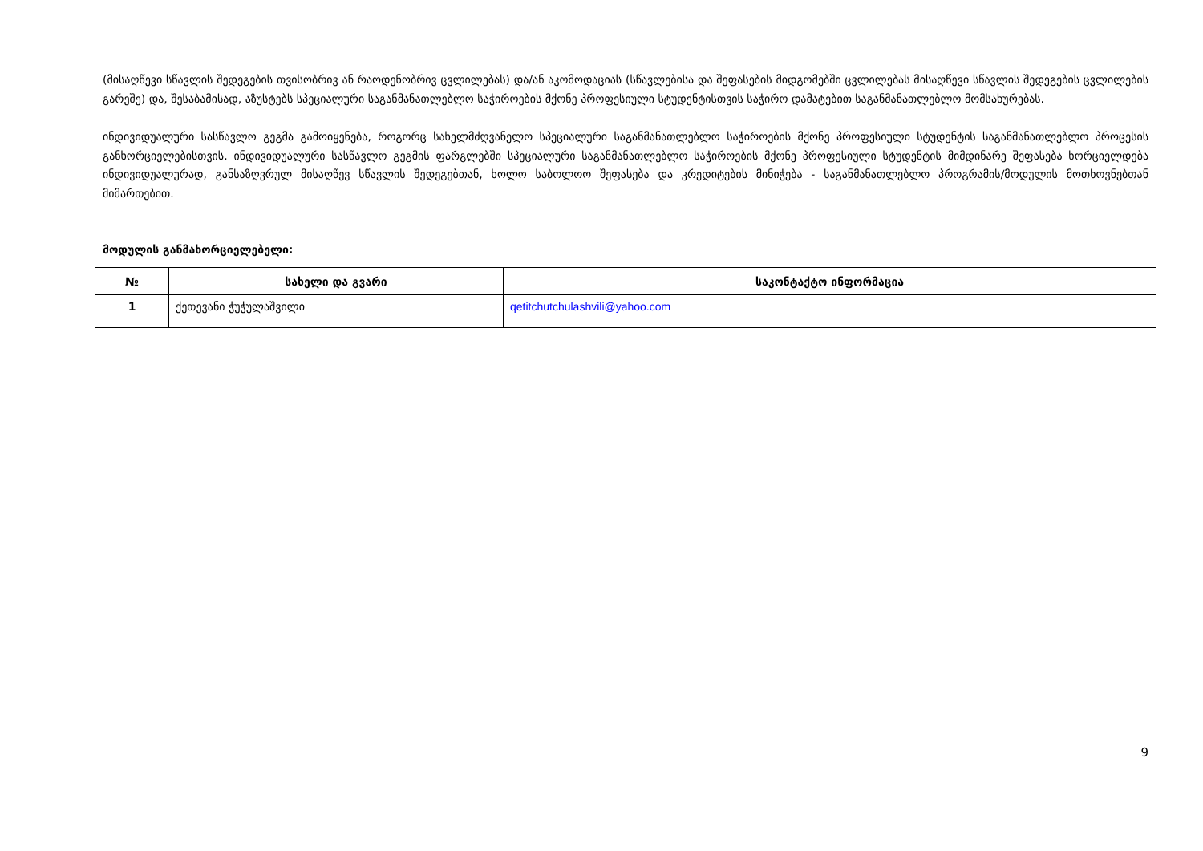(მისაღწევი სწავლის შედეგების თვისობრივ ან რაოდენობრივ ცვლილებას) და/ან აკომოდაციას (სწავლებისა და შეფასების მიდგომებში ცვლილებას მისაღწევი სწავლის შედეგების ცვლილების გარეშე) და, შესაბამისად, აზუსტებს სპეციალური საგანმანათლებლო საჭიროების მქონე პროფესიული სტუდენტისთვის საჭირო დამატებით საგანმანათლებლო მომსახურებას.
ინდივიდუალური სასწავლო გეგმა გამოიყენება, როგორც სახელმძღვანელო სპეციალური საგანმანათლებლო საჭიროების მქონე პროფესიული სტუდენტის საგანმანათლებლო პროცესის განხორციელებისთვის. ინდივიდუალური სასწავლო გეგმის ფარგლებში სპეციალური საგანმანათლებლო საჭიროების მქონე პროფესიული სტუდენტის მიმდინარე შეფასება ხორციელდება ინდივიდუალურად, განსაზღვრულ მისაღწევ სწავლის შედეგებთან, ხოლო საბოლოო შეფასება და კრედიტების მინიჭება - საგანმანათლებლო პროგრამის/მოდულის მოთხოვნებთან მიმართებით.
მოდულის განმახორციელებელი:
| № | სახელი და გვარი | საკონტაქტო ინფორმაცია |
| --- | --- | --- |
| 1 | ქეთევანი ჭუჭულაშვილი | qetitchutchulashvili@yahoo.com |
9